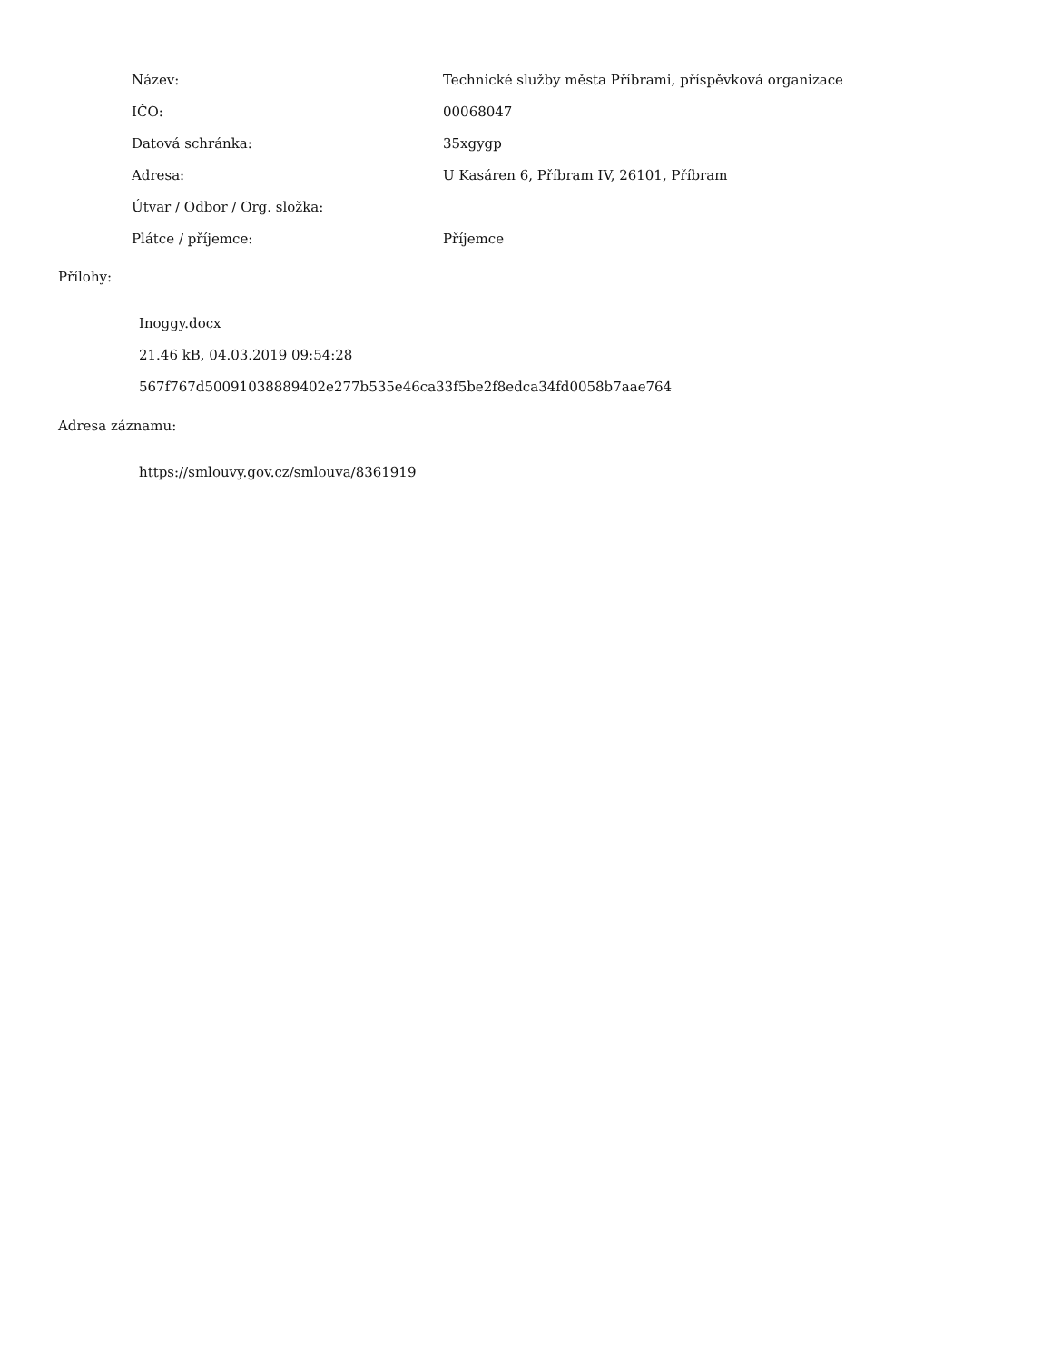| Název: | Technické služby města Příbrami, příspěvková organizace |
| IČO: | 00068047 |
| Datová schránka: | 35xgygp |
| Adresa: | U Kasáren 6, Příbram IV, 26101, Příbram |
| Útvar / Odbor / Org. složka: | |
| Plátce / příjemce: | Příjemce |
Přílohy:
Inoggy.docx
21.46 kB, 04.03.2019 09:54:28
567f767d50091038889402e277b535e46ca33f5be2f8edca34fd0058b7aae764
Adresa záznamu:
https://smlouvy.gov.cz/smlouva/8361919